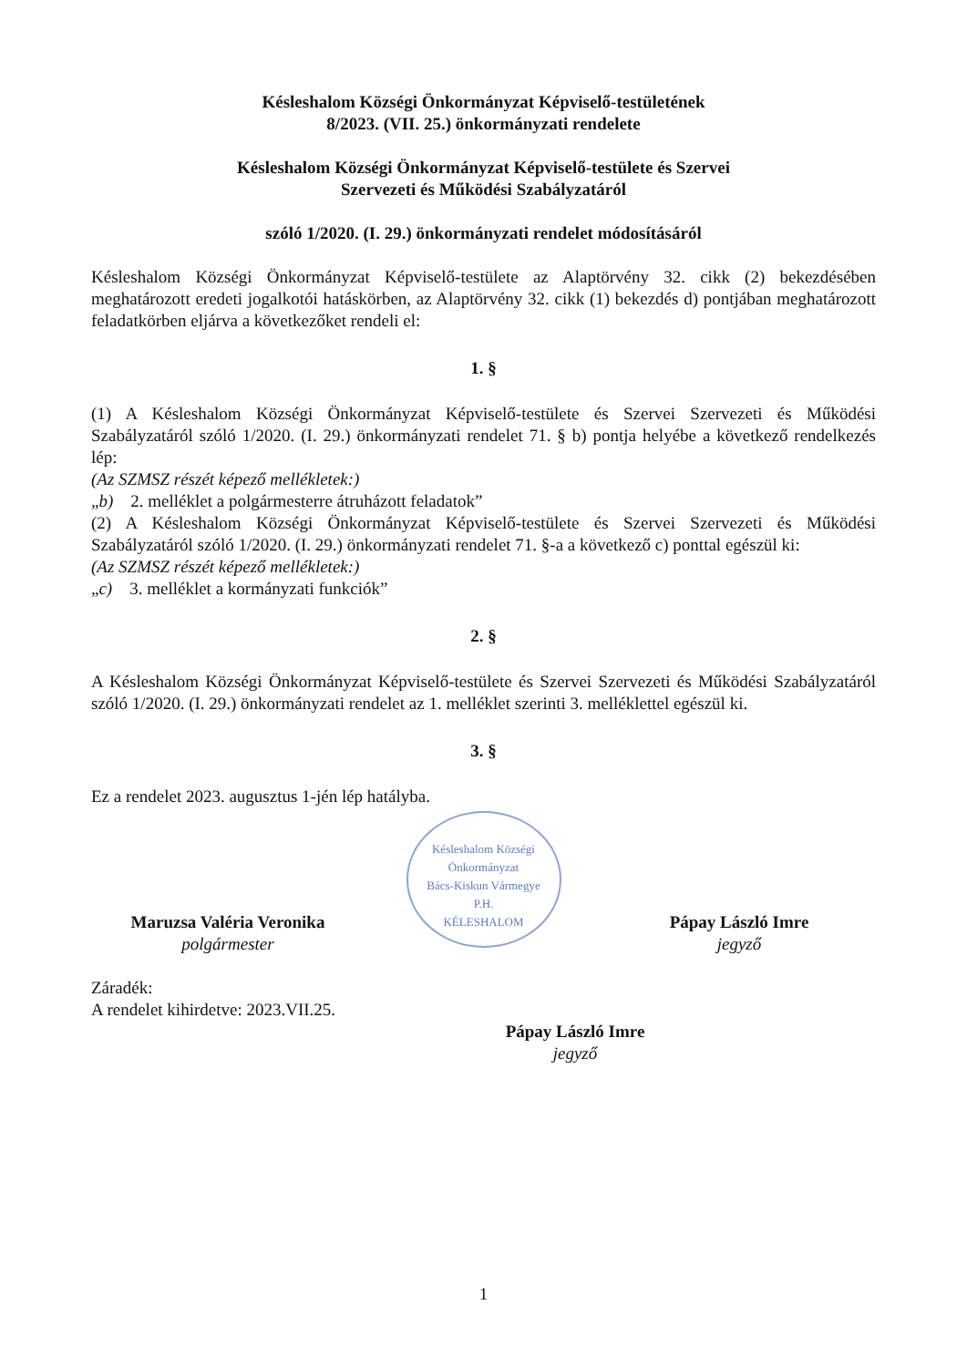Késleshalom Községi Önkormányzat Képviselő-testületének
8/2023. (VII. 25.) önkormányzati rendelete
Késleshalom Községi Önkormányzat Képviselő-testülete és Szervei
Szervezeti és Működési Szabályzatáról
szóló 1/2020. (I. 29.) önkormányzati rendelet módosításáról
Késleshalom Községi Önkormányzat Képviselő-testülete az Alaptörvény 32. cikk (2) bekezdésében meghatározott eredeti jogalkotói hatáskörben, az Alaptörvény 32. cikk (1) bekezdés d) pontjában meghatározott feladatkörben eljárva a következőket rendeli el:
1. §
(1) A Késleshalom Községi Önkormányzat Képviselő-testülete és Szervei Szervezeti és Működési Szabályzatáról szóló 1/2020. (I. 29.) önkormányzati rendelet 71. § b) pontja helyébe a következő rendelkezés lép:
(Az SZMSZ részét képező mellékletek:)
„b) 2. melléklet a polgármesterre átruházott feladatok”
(2) A Késleshalom Községi Önkormányzat Képviselő-testülete és Szervei Szervezeti és Működési Szabályzatáról szóló 1/2020. (I. 29.) önkormányzati rendelet 71. §-a a következő c) ponttal egészül ki:
(Az SZMSZ részét képező mellékletek:)
„c) 3. melléklet a kormányzati funkciók”
2. §
A Késleshalom Községi Önkormányzat Képviselő-testülete és Szervei Szervezeti és Működési Szabályzatáról szóló 1/2020. (I. 29.) önkormányzati rendelet az 1. melléklet szerinti 3. melléklettel egészül ki.
3. §
Ez a rendelet 2023. augusztus 1-jén lép hatályba.
Késleshalom Községi Önkormányzat
Bács-Kiskun Vármegye
P.H.
KÉLESHALOM
Maruzsa Valéria Veronika
polgármester
Pápay László Imre
jegyző
Záradék:
A rendelet kihirdetve: 2023.VII.25.
Pápay László Imre
jegyző
1